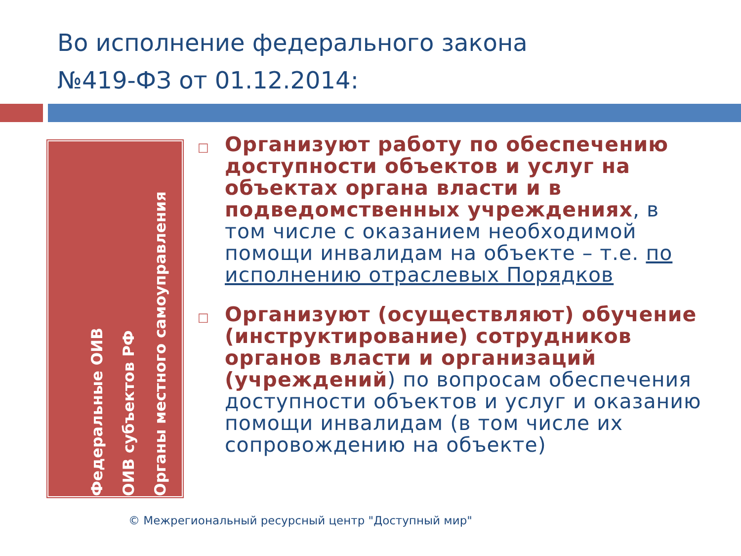Во исполнение федерального закона
№419-ФЗ от 01.12.2014:
Федеральные ОИВ
ОИВ субъектов РФ
Органы местного самоуправления
□
Организуют работу по обеспечению доступности объектов и услуг на объектах органа власти и в подведомственных учреждениях, в том числе с оказанием необходимой помощи инвалидам на объекте – т.е. по исполнению отраслевых Порядков
□
Организуют (осуществляют) обучение (инструктирование) сотрудников органов власти и организаций (учреждений) по вопросам обеспечения доступности объектов и услуг и оказанию помощи инвалидам (в том числе их сопровождению на объекте)
© Межрегиональный ресурсный центр "Доступный мир"